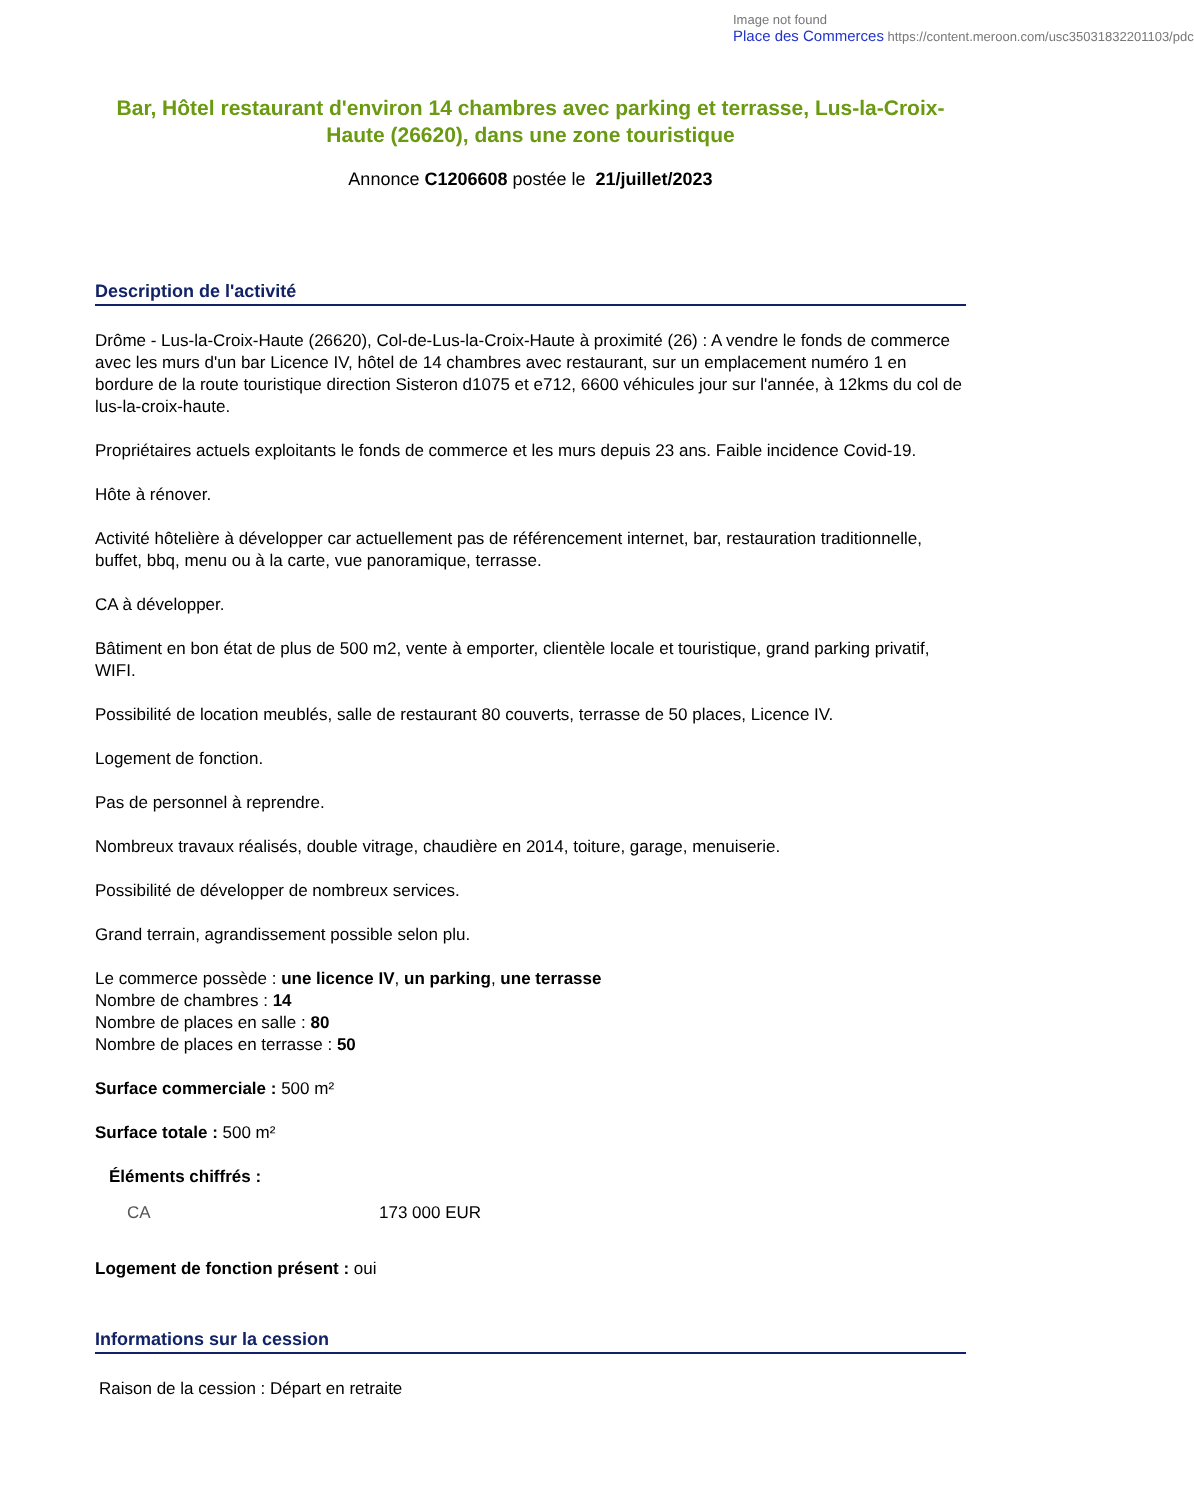Image not found
Place des Commerces https://content.meroon.com/usc35031832201103/pdc
Bar, Hôtel restaurant d'environ 14 chambres avec parking et terrasse, Lus-la-Croix-Haute (26620), dans une zone touristique
Annonce C1206608 postée le 21/juillet/2023
Description de l'activité
Drôme - Lus-la-Croix-Haute (26620), Col-de-Lus-la-Croix-Haute à proximité (26) : A vendre le fonds de commerce avec les murs d'un bar Licence IV, hôtel de 14 chambres avec restaurant, sur un emplacement numéro 1 en bordure de la route touristique direction Sisteron d1075 et e712, 6600 véhicules jour sur l'année, à 12kms du col de lus-la-croix-haute.
Propriétaires actuels exploitants le fonds de commerce et les murs depuis 23 ans. Faible incidence Covid-19.
Hôte à rénover.
Activité hôtelière à développer car actuellement pas de référencement internet, bar, restauration traditionnelle, buffet, bbq, menu ou à la carte, vue panoramique, terrasse.
CA à développer.
Bâtiment en bon état de plus de 500 m2, vente à emporter, clientèle locale et touristique, grand parking privatif, WIFI.
Possibilité de location meublés, salle de restaurant 80 couverts, terrasse de 50 places, Licence IV.
Logement de fonction.
Pas de personnel à reprendre.
Nombreux travaux réalisés, double vitrage, chaudière en 2014, toiture, garage, menuiserie.
Possibilité de développer de nombreux services.
Grand terrain, agrandissement possible selon plu.
Le commerce possède : une licence IV, un parking, une terrasse
Nombre de chambres : 14
Nombre de places en salle : 80
Nombre de places en terrasse : 50
Surface commerciale : 500 m²
Surface totale : 500 m²
Éléments chiffrés :
| CA | 173 000 EUR |
Logement de fonction présent : oui
Informations sur la cession
Raison de la cession : Départ en retraite